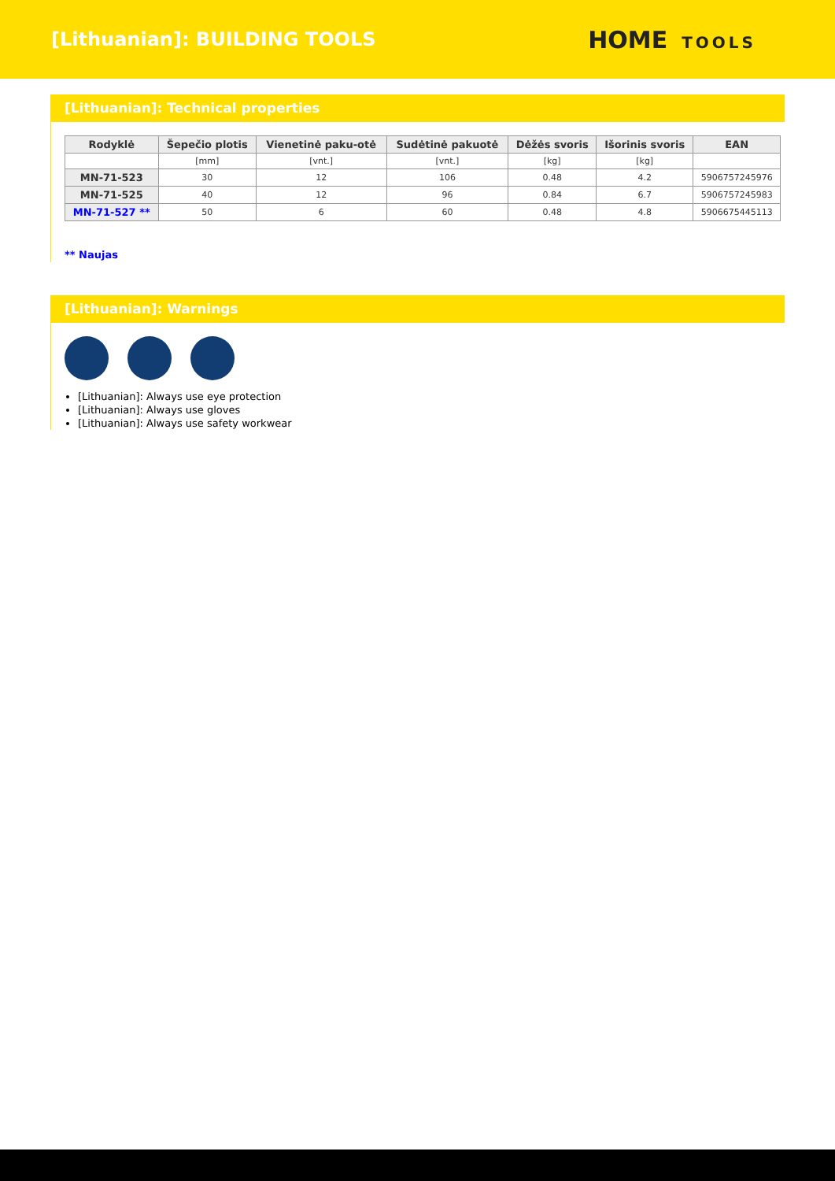[Lithuanian]: BUILDING TOOLS
HOME TOOLS
[Lithuanian]: Technical properties
| Rodyklė | Šepečio plotis | Vienetinė paku-otė | Sudėtinė pakuotė | Dėžės svoris | Išorinis svoris | EAN |
| --- | --- | --- | --- | --- | --- | --- |
| | [mm] | [vnt.] | [vnt.] | [kg] | [kg] | |
| MN-71-523 | 30 | 12 | 106 | 0.48 | 4.2 | 5906757245976 |
| MN-71-525 | 40 | 12 | 96 | 0.84 | 6.7 | 5906757245983 |
| MN-71-527 ** | 50 | 6 | 60 | 0.48 | 4.8 | 5906675445113 |
** Naujas
[Lithuanian]: Warnings
[Lithuanian]: Always use eye protection
[Lithuanian]: Always use gloves
[Lithuanian]: Always use safety workwear